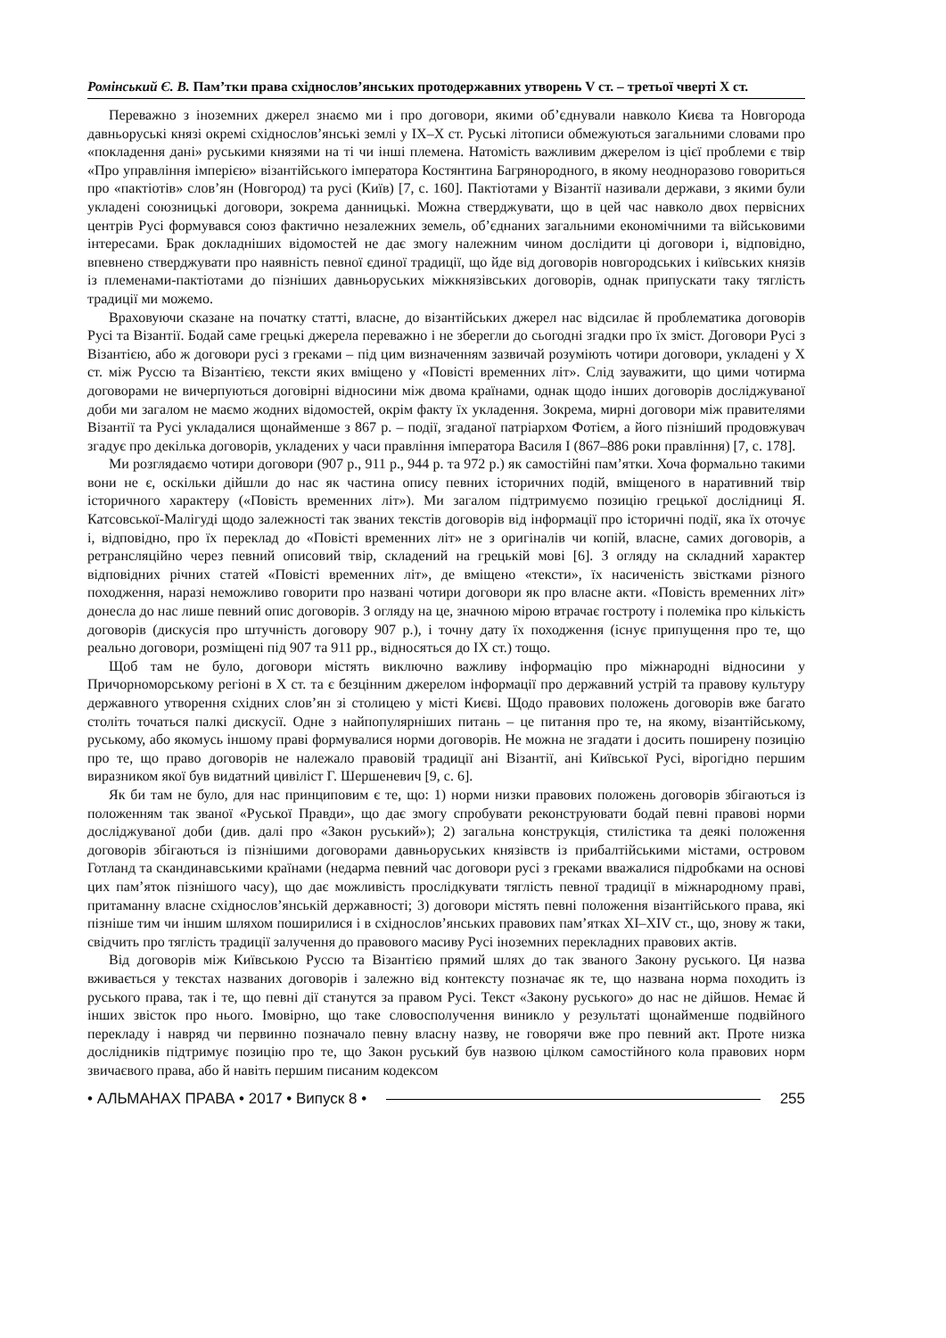Ромінський Є. В. Пам’тки права східнослов’янських протодержавних утворень V ст. – третьої чверті X ст.
Переважно з іноземних джерел знаємо ми і про договори, якими об’єднували навколо Києва та Новгорода давньоруські князі окремі східнослов’янські землі у IX–X ст. Руські літописи обмежуються загальними словами про «покладення дані» руськими князями на ті чи інші племена. Натомість важливим джерелом із цієї проблеми є твір «Про управління імперією» візантійського імператора Костянтина Багрянородного, в якому неодноразово говориться про «пактіотів» слов’ян (Новгород) та русі (Київ) [7, с. 160]. Пактіотами у Візантії називали держави, з якими були укладені союзницькі договори, зокрема данницькі. Можна стверджувати, що в цей час навколо двох первісних центрів Русі формувався союз фактично незалежних земель, об’єднаних загальними економічними та військовими інтересами. Брак докладніших відомостей не дає змогу належним чином дослідити ці договори і, відповідно, впевнено стверджувати про наявність певної єдиної традиції, що йде від договорів новгородських і київських князів із племенами-пактіотами до пізніших давньоруських міжкнязівських договорів, однак припускати таку тяглість традиції ми можемо.
Враховуючи сказане на початку статті, власне, до візантійських джерел нас відсилає й проблематика договорів Русі та Візантії. Бодай саме грецькі джерела переважно і не зберегли до сьогодні згадки про їх зміст. Договори Русі з Візантією, або ж договори русі з греками – під цим визначенням зазвичай розуміють чотири договори, укладені у X ст. між Руссю та Візантією, тексти яких вміщено у «Повісті временних літ». Слід зауважити, що цими чотирма договорами не вичерпуються договірні відносини між двома країнами, однак щодо інших договорів досліджуваної доби ми загалом не маємо жодних відомостей, окрім факту їх укладення. Зокрема, мирні договори між правителями Візантії та Русі укладалися щонайменше з 867 р. – події, згаданої патріархом Фотієм, а його пізніший продовжувач згадує про декілька договорів, укладених у часи правління імператора Василя I (867–886 роки правління) [7, с. 178].
Ми розглядаємо чотири договори (907 р., 911 р., 944 р. та 972 р.) як самостійні пам’ятки. Хоча формально такими вони не є, оскільки дійшли до нас як частина опису певних історичних подій, вміщеного в наративний твір історичного характеру («Повість временних літ»). Ми загалом підтримуємо позицію грецької дослідниці Я. Катсовської-Малігуді щодо залежності так званих текстів договорів від інформації про історичні події, яка їх оточує і, відповідно, про їх переклад до «Повісті временних літ» не з оригіналів чи копій, власне, самих договорів, а ретрансляційно через певний описовий твір, складений на грецькій мові [6]. З огляду на складний характер відповідних річних статей «Повісті временних літ», де вміщено «тексти», їх насиченість звістками різного походження, наразі неможливо говорити про названі чотири договори як про власне акти. «Повість временних літ» донесла до нас лише певний опис договорів. З огляду на це, значною мірою втрачає гостроту і полеміка про кількість договорів (дискусія про штучність договору 907 р.), і точну дату їх походження (існує припущення про те, що реально договори, розміщені під 907 та 911 рр., відносяться до IX ст.) тощо.
Щоб там не було, договори містять виключно важливу інформацію про міжнародні відносини у Причорноморському регіоні в X ст. та є безцінним джерелом інформації про державний устрій та правову культуру державного утворення східних слов’ян зі столицею у місті Києві. Щодо правових положень договорів вже багато століть точаться палкі дискусії. Одне з найпопулярніших питань – це питання про те, на якому, візантійському, руському, або якомусь іншому праві формувалися норми договорів. Не можна не згадати і досить поширену позицію про те, що право договорів не належало правовій традиції ані Візантії, ані Київської Русі, вірогідно першим виразником якої був видатний цивіліст Г. Шершеневич [9, с. 6].
Як би там не було, для нас принциповим є те, що: 1) норми низки правових положень договорів збігаються із положенням так званої «Руської Правди», що дає змогу спробувати реконструювати бодай певні правові норми досліджуваної доби (див. далі про «Закон руський»); 2) загальна конструкція, стилістика та деякі положення договорів збігаються із пізнішими договорами давньоруських князівств із прибалтійськими містами, островом Готланд та скандинавськими країнами (недарма певний час договори русі з греками вважалися підробками на основі цих пам’яток пізнішого часу), що дає можливість прослідкувати тяглість певної традиції в міжнародному праві, притаманну власне східнослов’янській державності; 3) договори містять певні положення візантійського права, які пізніше тим чи іншим шляхом поширилися і в східнослов’янських правових пам’ятках XI–XIV ст., що, знову ж таки, свідчить про тяглість традиції залучення до правового масиву Русі іноземних перекладних правових актів.
Від договорів між Київською Руссю та Візантією прямий шлях до так званого Закону руського. Ця назва вживається у текстах названих договорів і залежно від контексту позначає як те, що названа норма походить із руського права, так і те, що певні дії станутся за правом Русі. Текст «Закону руського» до нас не дійшов. Немає й інших звісток про нього. Імовірно, що таке словосполучення виникло у результаті щонайменше подвійного перекладу і навряд чи первинно позначало певну власну назву, не говорячи вже про певний акт. Проте низка дослідників підтримує позицію про те, що Закон руський був назвою цілком самостійного кола правових норм звичаєвого права, або й навіть першим писаним кодексом
• АЛЬМАНАХ ПРАВА • 2017 • Випуск 8 • 255